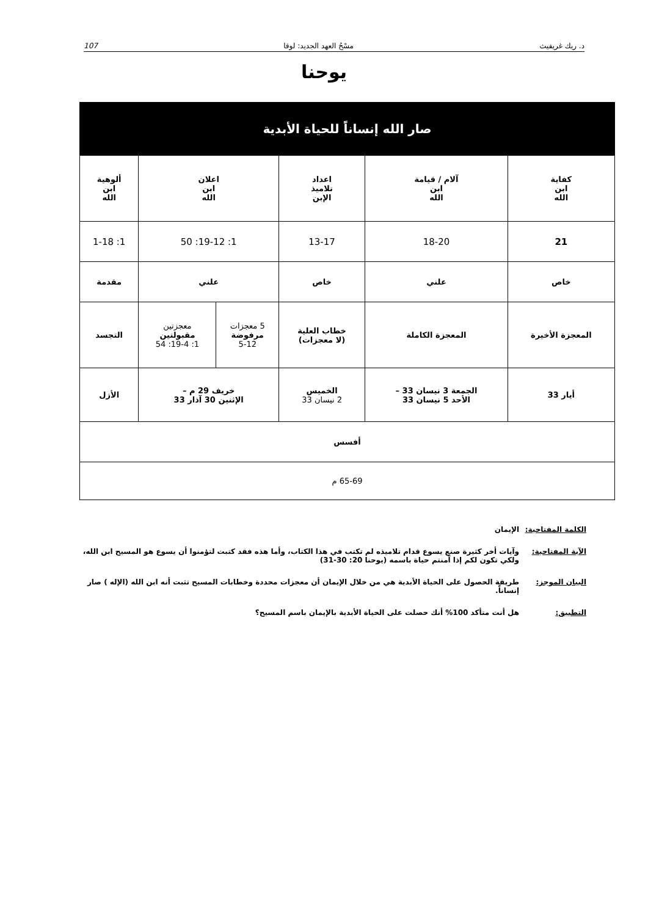د. ريك غريفيث مسْحُ العهد الجديد: لوقا 107
يوحنا
| صار الله إنساناً للحياة الأبدية | | | | | |
| --- | --- | --- | --- | --- | --- |
| كفاية ابن الله | آلام / قيامة ابن الله | اعداد تلاميذ الإبن | اعلان ابن الله | | ألوهية ابن الله |
| 21 | 18-20 | 13-17 | 1: 19-12: 50 | | 1: 1-18 |
| خاص | علني | خاص | علني | | مقدمة |
| المعجزة الأخيرة | المعجزة الكاملة | خطاب العلية (لا معجزات) | 5 معجزات مرفوضة 5-12 | معجزتين مقبولتين 1: 19-4: 54 | التجسد |
| أيار 33 | الجمعة 3 نيسان 33 – الأحد 5 نيسان 33 | الخميس 2 نيسان 33 | خريف 29 م – الإثنين 30 آذار 33 | | الأزل |
| أفسس | | | | | |
| 65-69 م | | | | | |
الكلمة المفتاحية: الإيمان
الآية المفتاحية: وآيات أخر كثيرة صنع يسوع قدام تلاميذه لم تكتب في هذا الكتاب، وأما هذه فقد كتبت لتؤمنوا أن يسوع هو المسيح ابن الله، ولكي تكون لكم إذا آمنتم حياة باسمه (يوحنا 20: 30-31)
البيان الموجز: طريقة الحصول على الحياة الأبدية هي من خلال الإيمان أن معجزات محددة وخطابات المسيح تثبت أنه ابن الله (الإله ) صار إنساناً.
التطبيق: هل أنت متأكد 100% أنك حصلت على الحياة الأبدية بالإيمان باسم المسيح؟